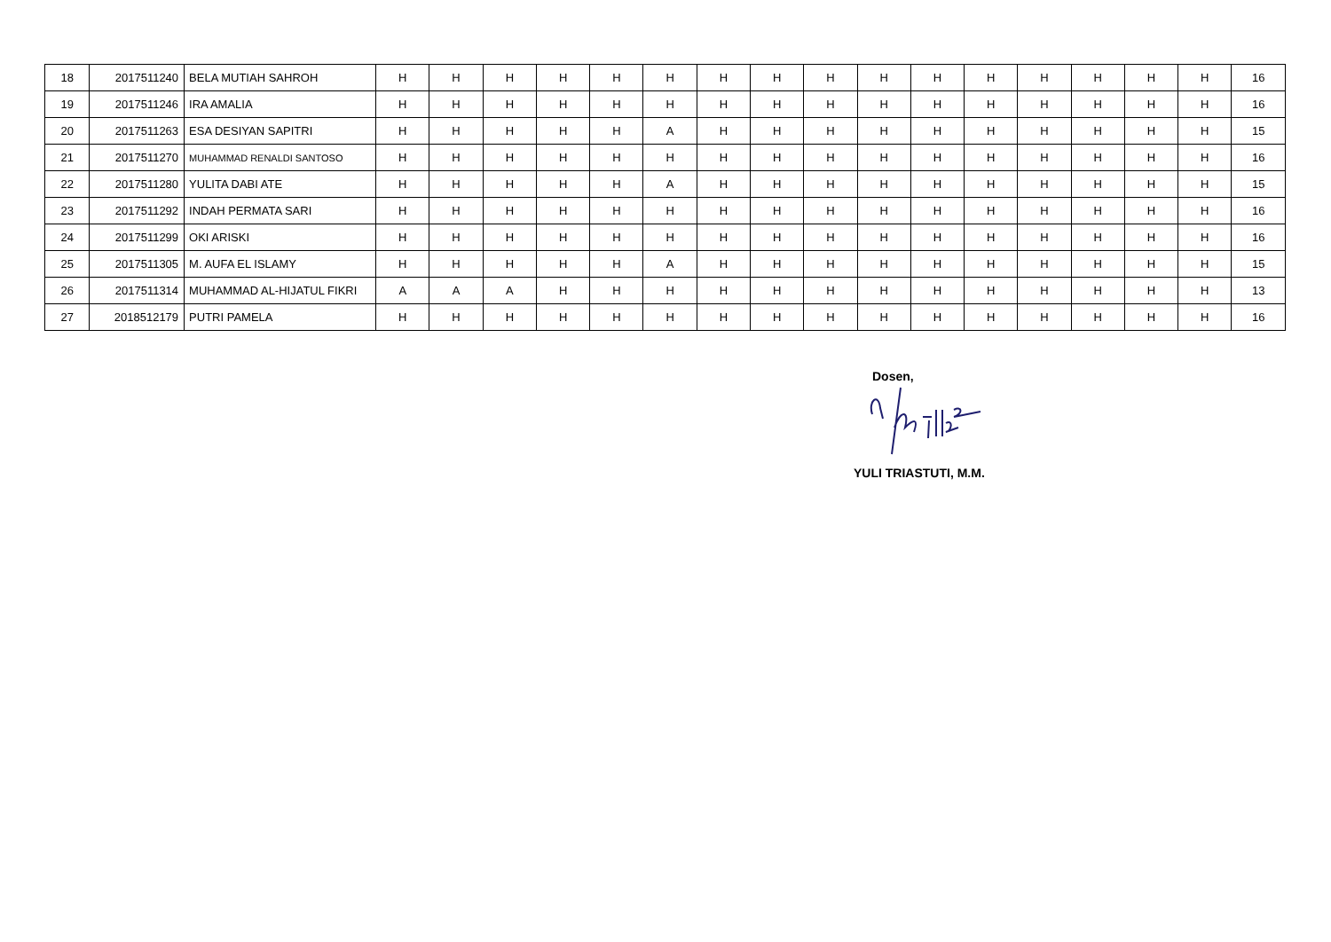| 18 | 2017511240 | BELA MUTIAH SAHROH | H | H | H | H | H | H | H | H | H | H | H | H | H | H | H | H | 16 |
| 19 | 2017511246 | IRA AMALIA | H | H | H | H | H | H | H | H | H | H | H | H | H | H | H | H | 16 |
| 20 | 2017511263 | ESA DESIYAN SAPITRI | H | H | H | H | H | A | H | H | H | H | H | H | H | H | H | H | 15 |
| 21 | 2017511270 | MUHAMMAD RENALDI SANTOSO | H | H | H | H | H | H | H | H | H | H | H | H | H | H | H | H | 16 |
| 22 | 2017511280 | YULITA DABI ATE | H | H | H | H | H | A | H | H | H | H | H | H | H | H | H | H | 15 |
| 23 | 2017511292 | INDAH PERMATA SARI | H | H | H | H | H | H | H | H | H | H | H | H | H | H | H | H | 16 |
| 24 | 2017511299 | OKI ARISKI | H | H | H | H | H | H | H | H | H | H | H | H | H | H | H | H | 16 |
| 25 | 2017511305 | M. AUFA EL ISLAMY | H | H | H | H | H | A | H | H | H | H | H | H | H | H | H | H | 15 |
| 26 | 2017511314 | MUHAMMAD AL-HIJATUL FIKRI | A | A | A | H | H | H | H | H | H | H | H | H | H | H | H | H | 13 |
| 27 | 2018512179 | PUTRI PAMELA | H | H | H | H | H | H | H | H | H | H | H | H | H | H | H | H | 16 |
Dosen,
YULI TRIASTUTI, M.M.